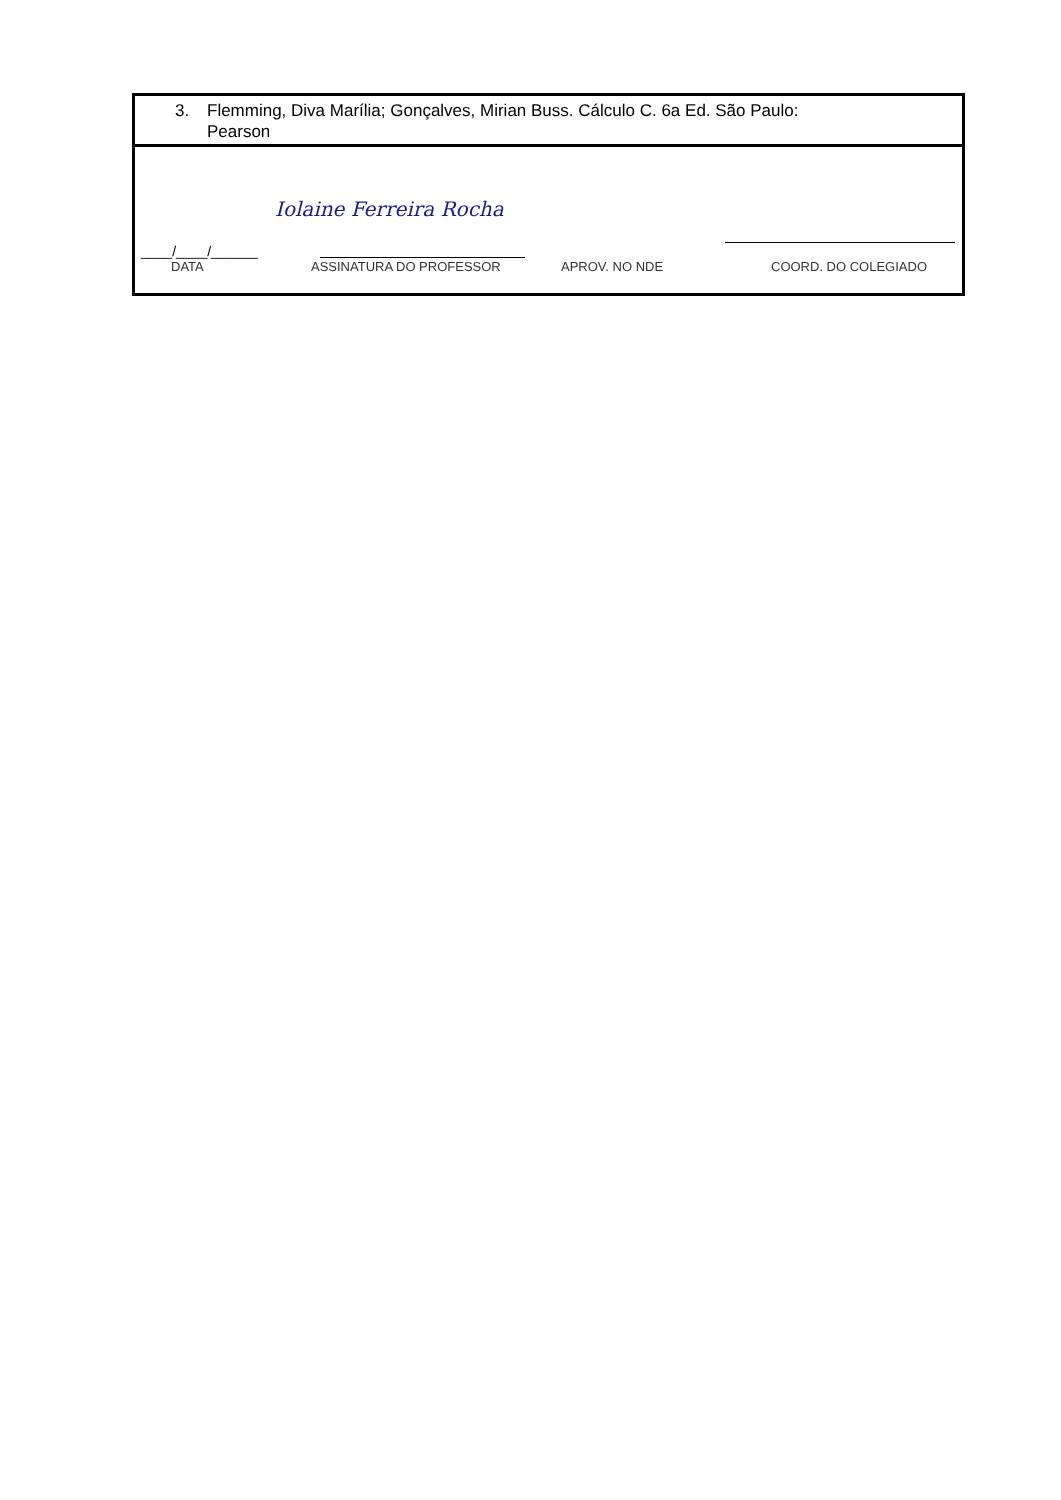| 3. Flemming, Diva Marília; Gonçalves, Mirian Buss. Cálculo C. 6a Ed. São Paulo: Pearson |
| Iolaine Ferreira Rocha ____/____/______ DATA ASSINATURA DO PROFESSOR APROV. NO NDE COORD. DO COLEGIADO |